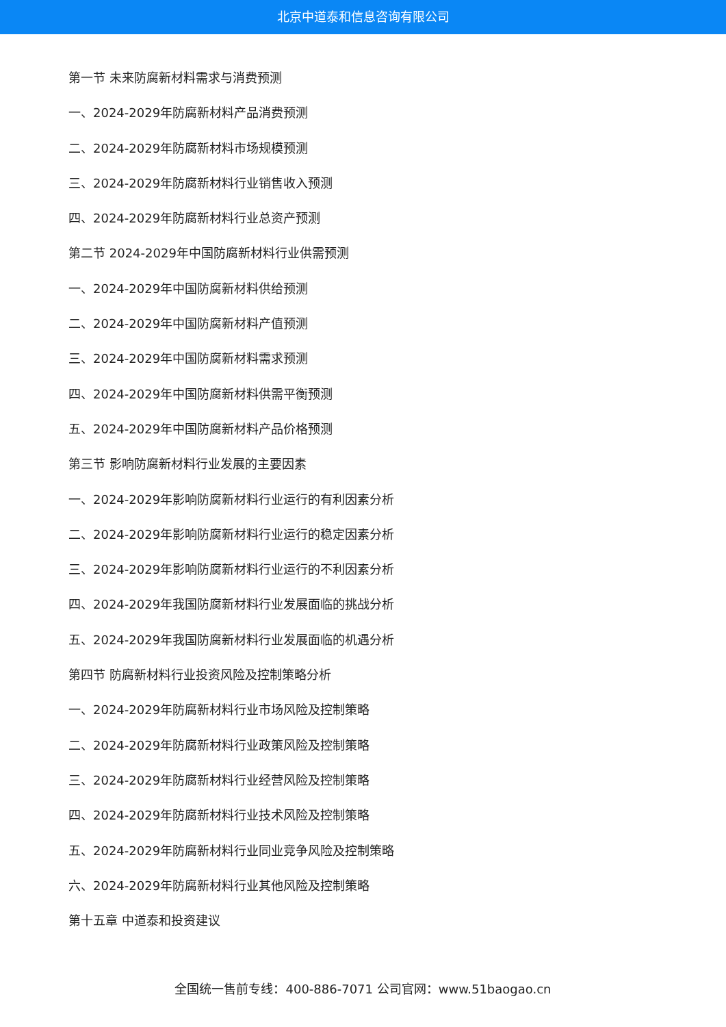北京中道泰和信息咨询有限公司
第一节 未来防腐新材料需求与消费预测
一、2024-2029年防腐新材料产品消费预测
二、2024-2029年防腐新材料市场规模预测
三、2024-2029年防腐新材料行业销售收入预测
四、2024-2029年防腐新材料行业总资产预测
第二节 2024-2029年中国防腐新材料行业供需预测
一、2024-2029年中国防腐新材料供给预测
二、2024-2029年中国防腐新材料产值预测
三、2024-2029年中国防腐新材料需求预测
四、2024-2029年中国防腐新材料供需平衡预测
五、2024-2029年中国防腐新材料产品价格预测
第三节 影响防腐新材料行业发展的主要因素
一、2024-2029年影响防腐新材料行业运行的有利因素分析
二、2024-2029年影响防腐新材料行业运行的稳定因素分析
三、2024-2029年影响防腐新材料行业运行的不利因素分析
四、2024-2029年我国防腐新材料行业发展面临的挑战分析
五、2024-2029年我国防腐新材料行业发展面临的机遇分析
第四节 防腐新材料行业投资风险及控制策略分析
一、2024-2029年防腐新材料行业市场风险及控制策略
二、2024-2029年防腐新材料行业政策风险及控制策略
三、2024-2029年防腐新材料行业经营风险及控制策略
四、2024-2029年防腐新材料行业技术风险及控制策略
五、2024-2029年防腐新材料行业同业竞争风险及控制策略
六、2024-2029年防腐新材料行业其他风险及控制策略
第十五章 中道泰和投资建议
全国统一售前专线：400-886-7071 公司官网：www.51baogao.cn